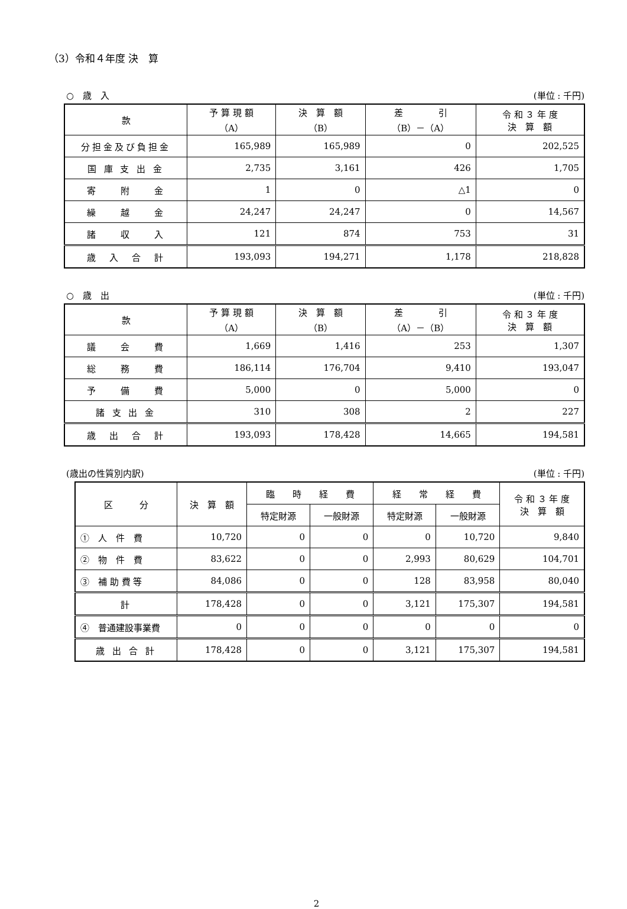（3）令和４年度 決　算
○　歳　入 (単位 : 千円)
| 款 | 予 算 現 額 （A） | 決 算 額 （B） | 差 引 （B）－（A） | 令 和 ３ 年 度 決 算 額 |
| --- | --- | --- | --- | --- |
| 分担金及び負担金 | 165,989 | 165,989 | 0 | 202,525 |
| 国 庫 支 出 金 | 2,735 | 3,161 | 426 | 1,705 |
| 寄 附 金 | 1 | 0 | △1 | 0 |
| 繰 越 金 | 24,247 | 24,247 | 0 | 14,567 |
| 諸 収 入 | 121 | 874 | 753 | 31 |
| 歳 入 合 計 | 193,093 | 194,271 | 1,178 | 218,828 |
○　歳　出 (単位 : 千円)
| 款 | 予 算 現 額 （A） | 決 算 額 （B） | 差 引 （A）－（B） | 令 和 ３ 年 度 決 算 額 |
| --- | --- | --- | --- | --- |
| 議 会 費 | 1,669 | 1,416 | 253 | 1,307 |
| 総 務 費 | 186,114 | 176,704 | 9,410 | 193,047 |
| 予 備 費 | 5,000 | 0 | 5,000 | 0 |
| 諸 支 出 金 | 310 | 308 | 2 | 227 |
| 歳 出 合 計 | 193,093 | 178,428 | 14,665 | 194,581 |
(歳出の性質別内訳) (単位 : 千円)
| 区 分 | 決 算 額 | 臨 時 経 費 | | 経 常 経 費 | | 令 和 ３ 年 度 決 算 額 |
| --- | --- | --- | --- | --- | --- | --- |
| | | 特定財源 | 一般財源 | 特定財源 | 一般財源 | |
| ① 人 件 費 | 10,720 | 0 | 0 | 0 | 10,720 | 9,840 |
| ② 物 件 費 | 83,622 | 0 | 0 | 2,993 | 80,629 | 104,701 |
| ③ 補 助 費 等 | 84,086 | 0 | 0 | 128 | 83,958 | 80,040 |
| 計 | 178,428 | 0 | 0 | 3,121 | 175,307 | 194,581 |
| ④ 普通建設事業費 | 0 | 0 | 0 | 0 | 0 | 0 |
| 歳 出 合 計 | 178,428 | 0 | 0 | 3,121 | 175,307 | 194,581 |
2